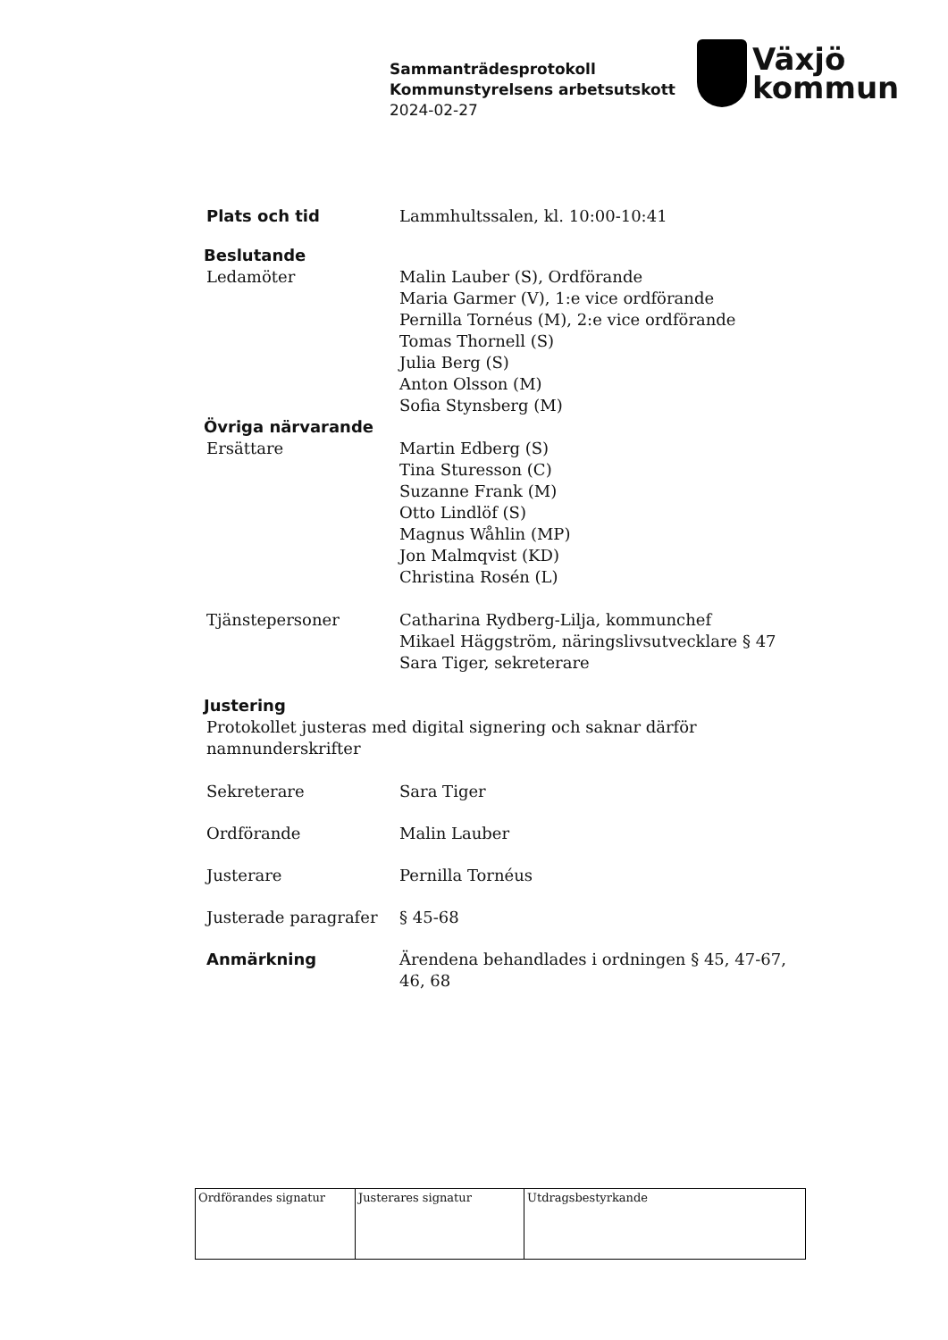Sammanträdesprotokoll
Kommunstyrelsens arbetsutskott
2024-02-27
Växjö
kommun
Plats och tid Lammhultssalen, kl. 10:00-10:41
Beslutande
Ledamöter Malin Lauber (S), Ordförande
Maria Garmer (V), 1:e vice ordförande
Pernilla Tornéus (M), 2:e vice ordförande
Tomas Thornell (S)
Julia Berg (S)
Anton Olsson (M)
Sofia Stynsberg (M)
Övriga närvarande
Ersättare Martin Edberg (S)
Tina Sturesson (C)
Suzanne Frank (M)
Otto Lindlöf (S)
Magnus Wåhlin (MP)
Jon Malmqvist (KD)
Christina Rosén (L)
Tjänstepersoner Catharina Rydberg-Lilja, kommunchef
Mikael Häggström, näringslivsutvecklare § 47
Sara Tiger, sekreterare
Justering
Protokollet justeras med digital signering och saknar därför namnunderskrifter
Sekreterare Sara Tiger
Ordförande Malin Lauber
Justerare Pernilla Tornéus
Justerade paragrafer § 45-68
Anmärkning Ärendena behandlades i ordningen § 45, 47-67,
46, 68
| Ordförandes signatur | Justerares signatur | Utdragsbestyrkande |